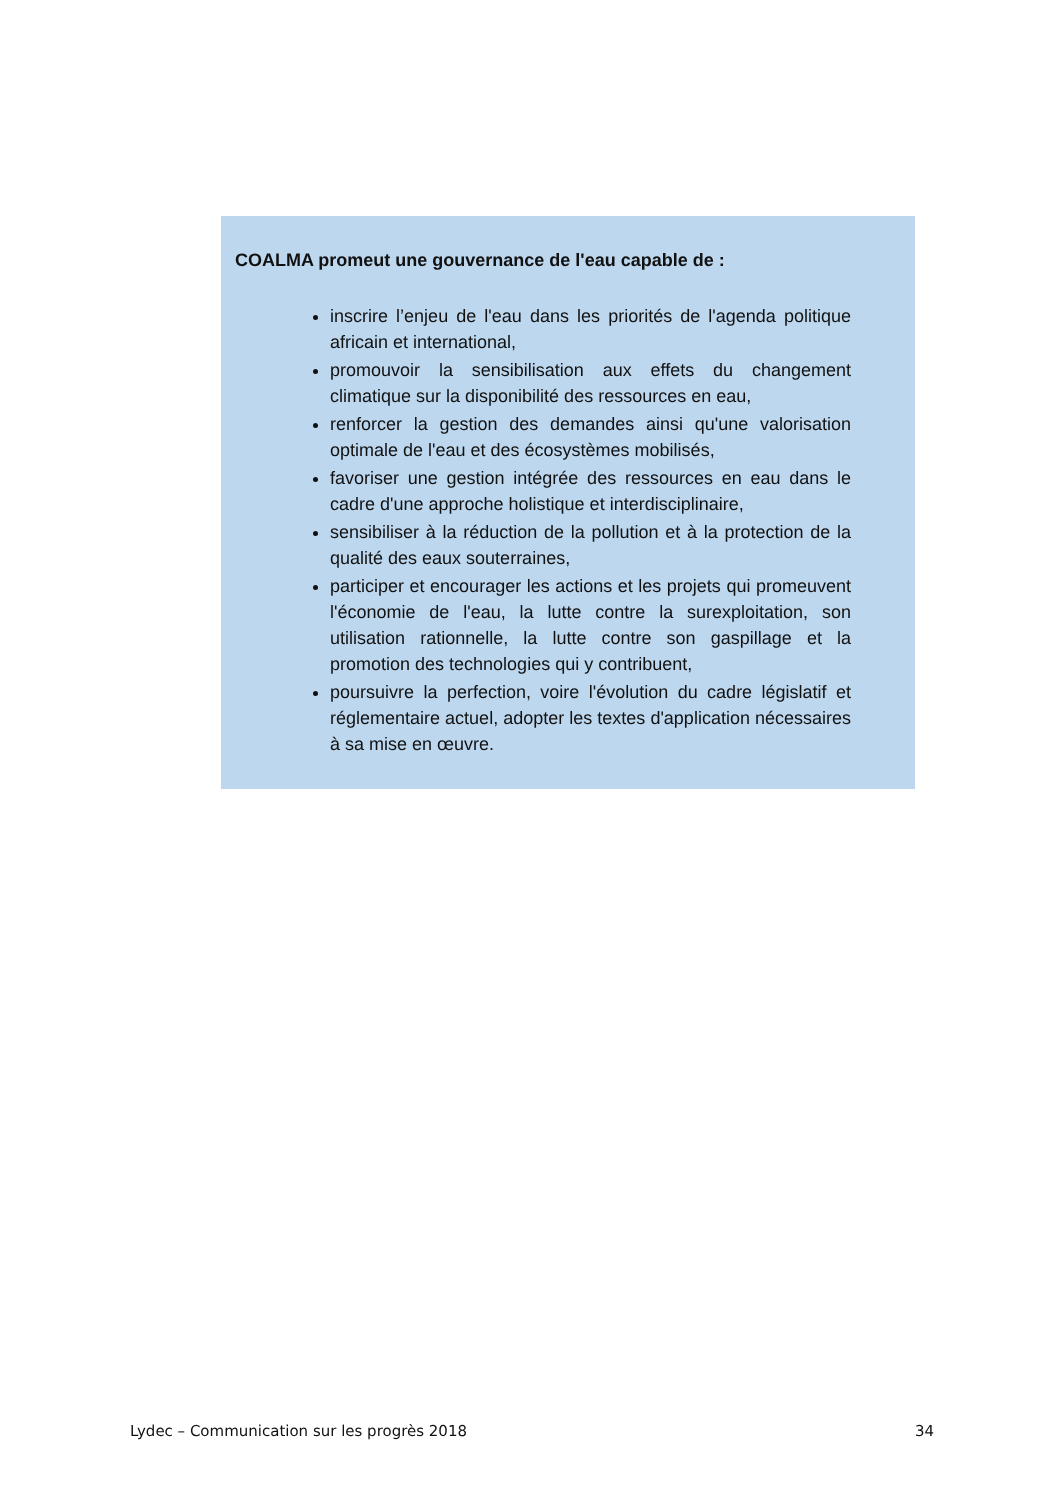COALMA promeut une gouvernance de l'eau capable de :
inscrire l’enjeu de l'eau dans les priorités de l'agenda politique africain et international,
promouvoir la sensibilisation aux effets du changement climatique sur la disponibilité des ressources en eau,
renforcer la gestion des demandes ainsi qu'une valorisation optimale de l'eau et des écosystèmes mobilisés,
favoriser une gestion intégrée des ressources en eau dans le cadre d'une approche holistique et interdisciplinaire,
sensibiliser à la réduction de la pollution et à la protection de la qualité des eaux souterraines,
participer et encourager les actions et les projets qui promeuvent l'économie de l'eau, la lutte contre la surexploitation, son utilisation rationnelle, la lutte contre son gaspillage et la promotion des technologies qui y contribuent,
poursuivre la perfection, voire l'évolution du cadre législatif et réglementaire actuel, adopter les textes d'application nécessaires à sa mise en œuvre.
Lydec – Communication sur les progrès 2018 34